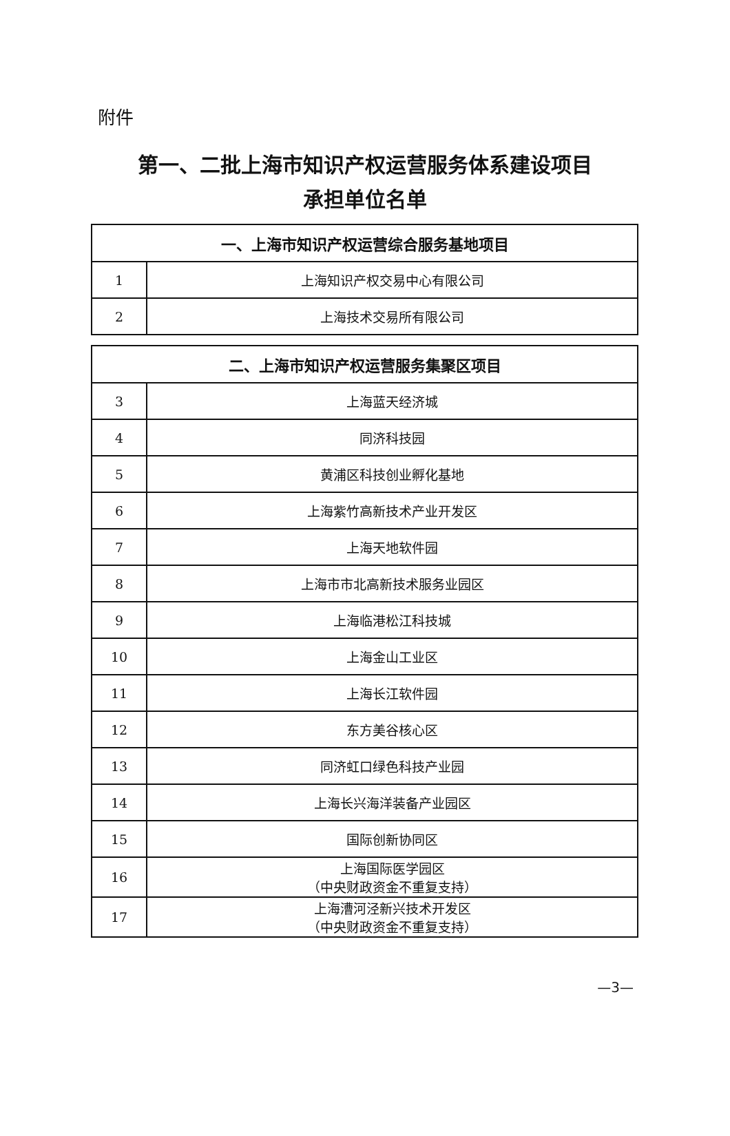附件
第一、二批上海市知识产权运营服务体系建设项目
承担单位名单
| 一、上海市知识产权运营综合服务基地项目 | |
| --- | --- |
| 1 | 上海知识产权交易中心有限公司 |
| 2 | 上海技术交易所有限公司 |
| 二、上海市知识产权运营服务集聚区项目 | |
| --- | --- |
| 3 | 上海蓝天经济城 |
| 4 | 同济科技园 |
| 5 | 黄浦区科技创业孵化基地 |
| 6 | 上海紫竹高新技术产业开发区 |
| 7 | 上海天地软件园 |
| 8 | 上海市市北高新技术服务业园区 |
| 9 | 上海临港松江科技城 |
| 10 | 上海金山工业区 |
| 11 | 上海长江软件园 |
| 12 | 东方美谷核心区 |
| 13 | 同济虹口绿色科技产业园 |
| 14 | 上海长兴海洋装备产业园区 |
| 15 | 国际创新协同区 |
| 16 | 上海国际医学园区 （中央财政资金不重复支持） |
| 17 | 上海漕河泾新兴技术开发区 （中央财政资金不重复支持） |
—3—